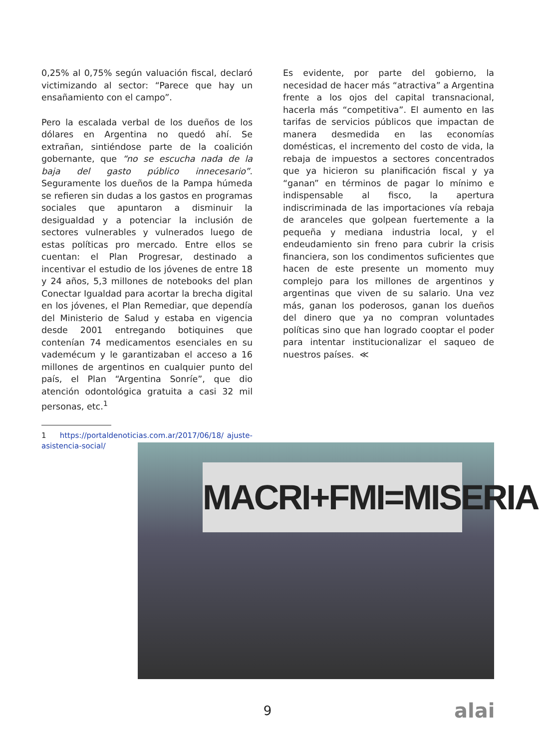0,25% al 0,75% según valuación fiscal, declaró victimizando al sector: “Parece que hay un ensañamiento con el campo”.
Pero la escalada verbal de los dueños de los dólares en Argentina no quedó ahí. Se extrañan, sintiéndose parte de la coalición gobernante, que “no se escucha nada de la baja del gasto público innecesario”. Seguramente los dueños de la Pampa húmeda se refieren sin dudas a los gastos en programas sociales que apuntaron a disminuir la desigualdad y a potenciar la inclusión de sectores vulnerables y vulnerados luego de estas políticas pro mercado. Entre ellos se cuentan: el Plan Progresar, destinado a incentivar el estudio de los jóvenes de entre 18 y 24 años, 5,3 millones de notebooks del plan Conectar Igualdad para acortar la brecha digital en los jóvenes, el Plan Remediar, que dependía del Ministerio de Salud y estaba en vigencia desde 2001 entregando botiquines que contenían 74 medicamentos esenciales en su vademécum y le garantizaban el acceso a 16 millones de argentinos en cualquier punto del país, el Plan “Argentina Sonríe”, que dio atención odontológica gratuita a casi 32 mil personas, etc.<sup>1</sup>
1 https://portaldenoticias.com.ar/2017/06/18/ ajuste-asistencia-social/
Es evidente, por parte del gobierno, la necesidad de hacer más “atractiva” a Argentina frente a los ojos del capital transnacional, hacerla más “competitiva”. El aumento en las tarifas de servicios públicos que impactan de manera desmedida en las economías domésticas, el incremento del costo de vida, la rebaja de impuestos a sectores concentrados que ya hicieron su planificación fiscal y ya “ganan” en términos de pagar lo mínimo e indispensable al fisco, la apertura indiscriminada de las importaciones vía rebaja de aranceles que golpean fuertemente a la pequeña y mediana industria local, y el endeudamiento sin freno para cubrir la crisis financiera, son los condimentos suficientes que hacen de este presente un momento muy complejo para los millones de argentinos y argentinas que viven de su salario. Una vez más, ganan los poderosos, ganan los dueños del dinero que ya no compran voluntades políticas sino que han logrado cooptar el poder para intentar institucionalizar el saqueo de nuestros países. ≪
MACRI+FMI=MISERIA
9 alai